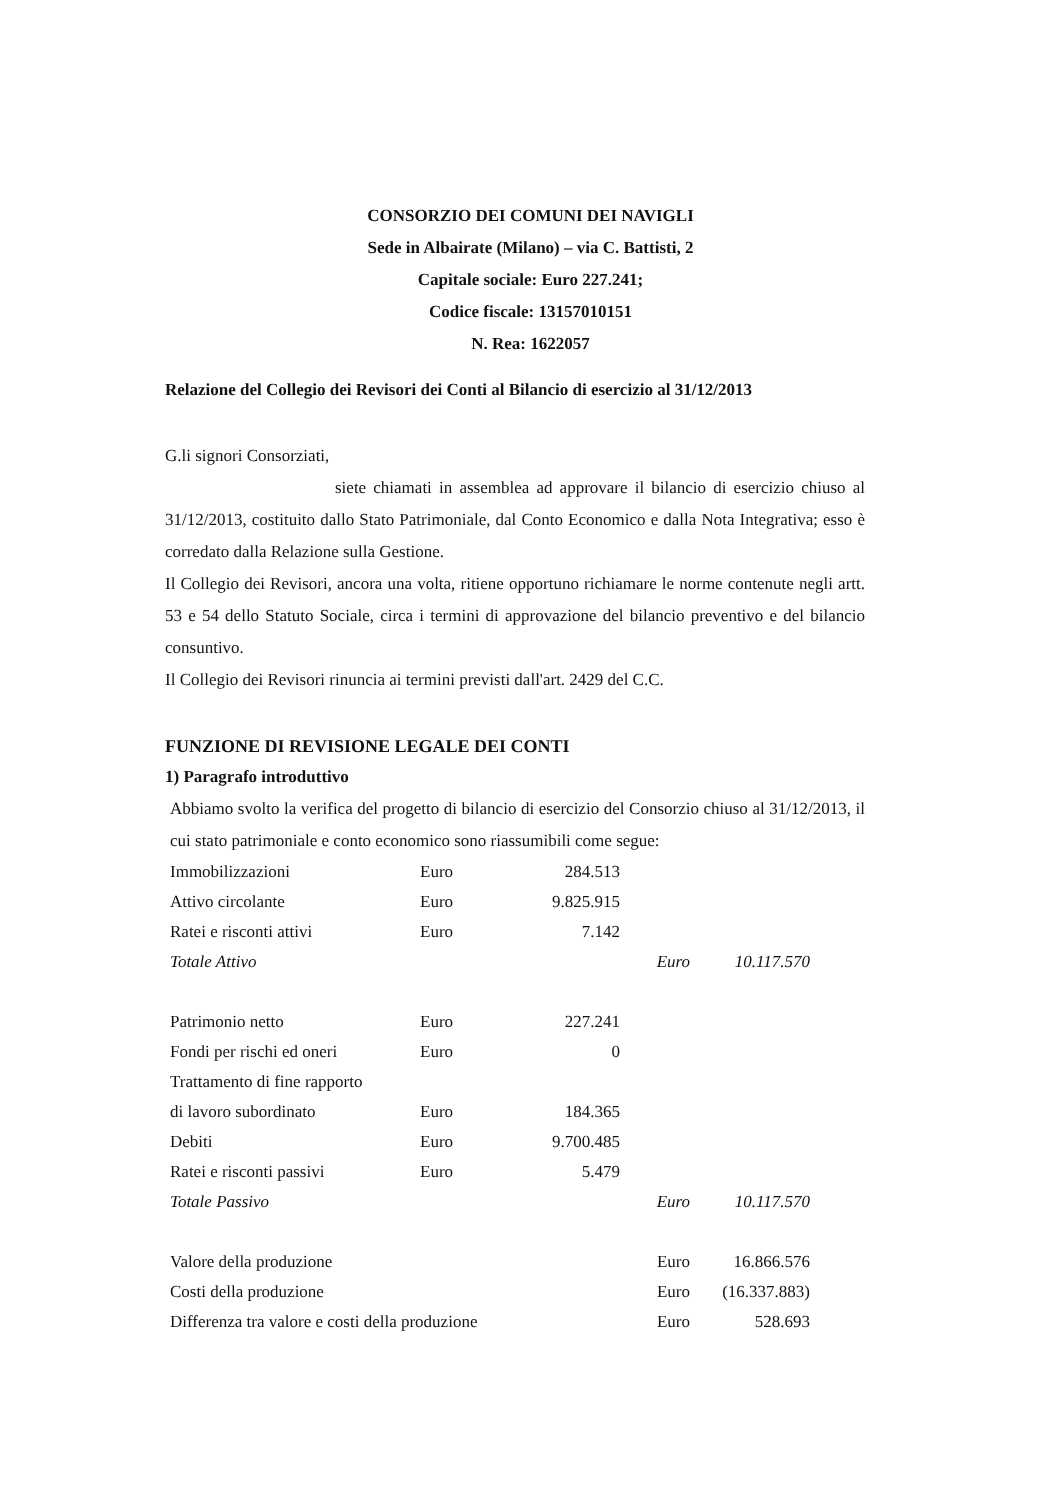CONSORZIO DEI COMUNI DEI NAVIGLI
Sede in Albairate (Milano) – via C. Battisti, 2
Capitale sociale: Euro 227.241;
Codice fiscale: 13157010151
N. Rea: 1622057
Relazione del Collegio dei Revisori dei Conti al Bilancio di esercizio al 31/12/2013
G.li signori Consorziati,
siete chiamati in assemblea ad approvare il bilancio di esercizio chiuso al 31/12/2013, costituito dallo Stato Patrimoniale, dal Conto Economico e dalla Nota Integrativa; esso è corredato dalla Relazione sulla Gestione.
Il Collegio dei Revisori, ancora una volta, ritiene opportuno richiamare le norme contenute negli artt. 53 e 54 dello Statuto Sociale, circa i termini di approvazione del bilancio preventivo e del bilancio consuntivo.
Il Collegio dei Revisori rinuncia ai termini previsti dall'art. 2429 del C.C.
FUNZIONE DI REVISIONE LEGALE DEI CONTI
1) Paragrafo introduttivo
Abbiamo svolto la verifica del progetto di bilancio di esercizio del Consorzio chiuso al 31/12/2013, il cui stato patrimoniale e conto economico sono riassumibili come segue:
| Immobilizzazioni | Euro | 284.513 | | |
| Attivo circolante | Euro | 9.825.915 | | |
| Ratei e risconti attivi | Euro | 7.142 | | |
| Totale Attivo | | | Euro | 10.117.570 |
| Patrimonio netto | Euro | 227.241 | | |
| Fondi per rischi ed oneri | Euro | 0 | | |
| Trattamento di fine rapporto | | | | |
| di lavoro subordinato | Euro | 184.365 | | |
| Debiti | Euro | 9.700.485 | | |
| Ratei e risconti passivi | Euro | 5.479 | | |
| Totale Passivo | | | Euro | 10.117.570 |
| Valore della produzione | | | Euro | 16.866.576 |
| Costi della produzione | | | Euro | (16.337.883) |
| Differenza tra valore e costi della produzione | | | Euro | 528.693 |